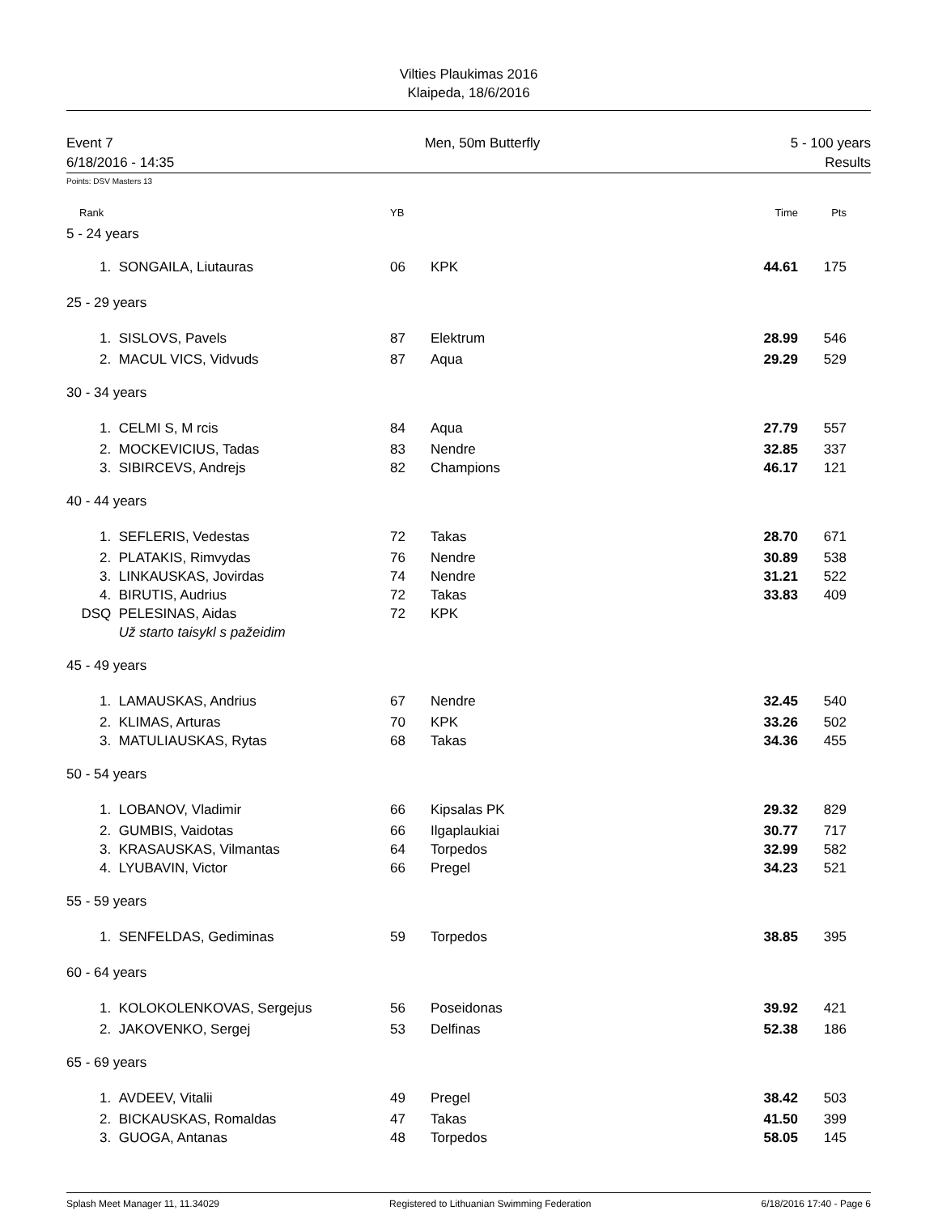Vilties Plaukimas 2016
Klaipeda, 18/6/2016
Event 7
6/18/2016 - 14:35
Men, 50m Butterfly 5 - 100 years
Results
Points: DSV Masters 13
| Rank | | YB | | Time | Pts | |
| --- | --- | --- | --- | --- | --- | --- |
| 5 - 24 years | | | | | | |
| 1. | SONGAILA, Liutauras | 06 | KPK | 44.61 | 175 | |
| 25 - 29 years | | | | | | |
| 1. | SISLOVS, Pavels | 87 | Elektrum | 28.99 | 546 | |
| 2. | MACUL VICS, Vidvuds | 87 | Aqua | 29.29 | 529 | |
| 30 - 34 years | | | | | | |
| 1. | CELMI S, M rcis | 84 | Aqua | 27.79 | 557 | |
| 2. | MOCKEVICIUS, Tadas | 83 | Nendre | 32.85 | 337 | |
| 3. | SIBIRCEVS, Andrejs | 82 | Champions | 46.17 | 121 | |
| 40 - 44 years | | | | | | |
| 1. | SEFLERIS, Vedestas | 72 | Takas | 28.70 | 671 | |
| 2. | PLATAKIS, Rimvydas | 76 | Nendre | 30.89 | 538 | |
| 3. | LINKAUSKAS, Jovirdas | 74 | Nendre | 31.21 | 522 | |
| 4. | BIRUTIS, Audrius | 72 | Takas | 33.83 | 409 | |
| DSQ | PELESINAS, Aidas | 72 | KPK | | | |
| | Už starto taisykl s pažeidim | | | | | |
| 45 - 49 years | | | | | | |
| 1. | LAMAUSKAS, Andrius | 67 | Nendre | 32.45 | 540 | |
| 2. | KLIMAS, Arturas | 70 | KPK | 33.26 | 502 | |
| 3. | MATULIAUSKAS, Rytas | 68 | Takas | 34.36 | 455 | |
| 50 - 54 years | | | | | | |
| 1. | LOBANOV, Vladimir | 66 | Kipsalas PK | 29.32 | 829 | |
| 2. | GUMBIS, Vaidotas | 66 | Ilgaplaukiai | 30.77 | 717 | |
| 3. | KRASAUSKAS, Vilmantas | 64 | Torpedos | 32.99 | 582 | |
| 4. | LYUBAVIN, Victor | 66 | Pregel | 34.23 | 521 | |
| 55 - 59 years | | | | | | |
| 1. | SENFELDAS, Gediminas | 59 | Torpedos | 38.85 | 395 | |
| 60 - 64 years | | | | | | |
| 1. | KOLOKOLENKOVAS, Sergejus | 56 | Poseidonas | 39.92 | 421 | |
| 2. | JAKOVENKO, Sergej | 53 | Delfinas | 52.38 | 186 | |
| 65 - 69 years | | | | | | |
| 1. | AVDEEV, Vitalii | 49 | Pregel | 38.42 | 503 | |
| 2. | BICKAUSKAS, Romaldas | 47 | Takas | 41.50 | 399 | |
| 3. | GUOGA, Antanas | 48 | Torpedos | 58.05 | 145 | |
Splash Meet Manager 11, 11.34029 Registered to Lithuanian Swimming Federation 6/18/2016 17:40 - Page 6